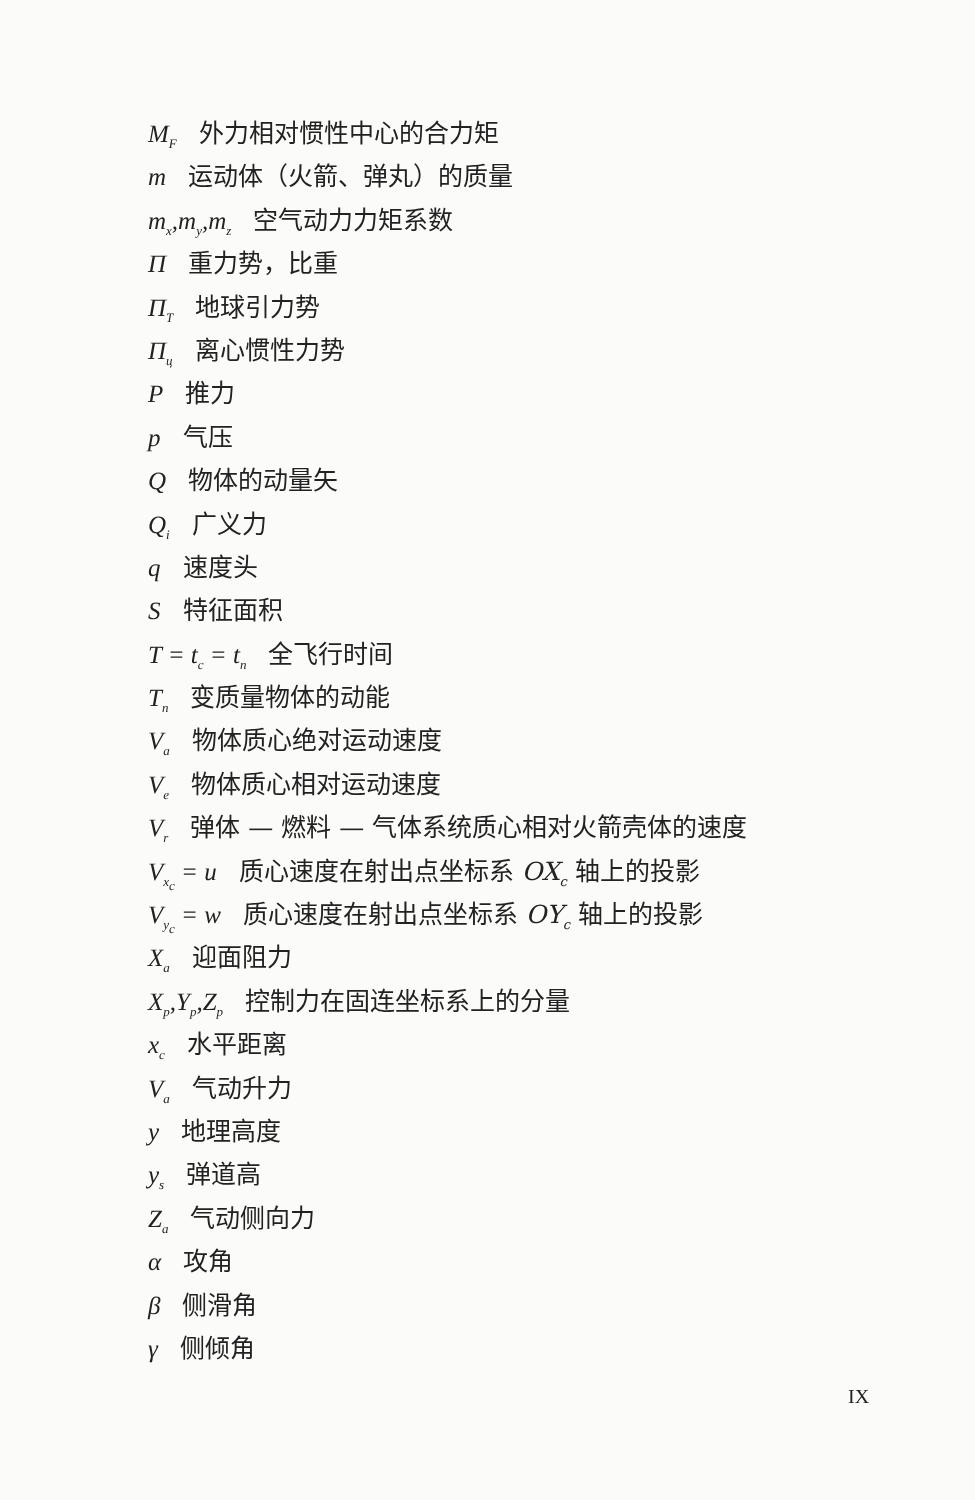M<sub>F</sub> 外力相对惯性中心的合力矩
m 运动体（火箭、弹丸）的质量
m<sub>x</sub>,m<sub>y</sub>,m<sub>z</sub> 空气动力力矩系数
Π重力势，比重
Π<sub>T</sub> 地球引力势
Π<sub>ц</sub> 离心惯性力势
P推力
p 气压
Q物体的动量矢
Q<sub>i</sub> 广义力
q 速度头
S特征面积
T = t<sub>c</sub> = t<sub>п</sub> 全飞行时间
T<sub>п</sub> 变质量物体的动能
V<sub>a</sub> 物体质心绝对运动速度
V<sub>e</sub> 物体质心相对运动速度
V<sub>r</sub> 弹体 — 燃料 — 气体系统质心相对火箭壳体的速度
V<sub>x<sub>c</sub></sub> = u 质心速度在射出点坐标系 OX<sub>c</sub> 轴上的投影
V<sub>y<sub>c</sub></sub> = w 质心速度在射出点坐标系 OY<sub>c</sub> 轴上的投影
X<sub>a</sub> 迎面阻力
X<sub>p</sub>,Y<sub>p</sub>,Z<sub>p</sub> 控制力在固连坐标系上的分量
x<sub>c</sub> 水平距离
V<sub>a</sub> 气动升力
y 地理高度
y<sub>s</sub> 弹道高
Z<sub>a</sub> 气动侧向力
α 攻角
β 侧滑角
γ 侧倾角
IX